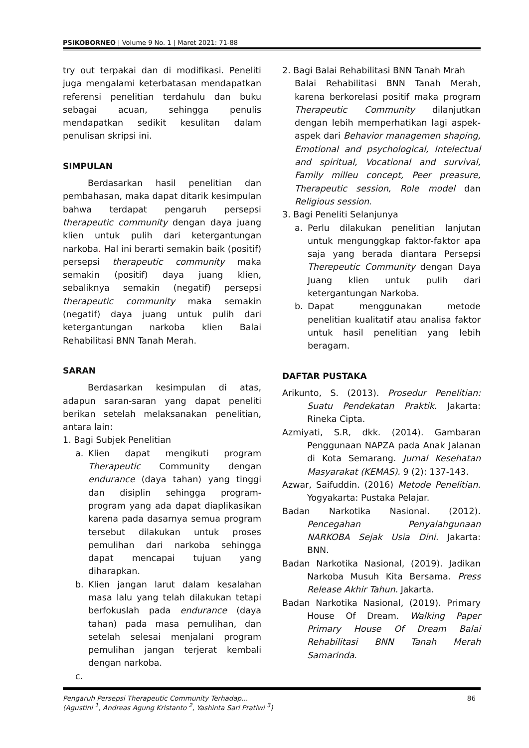PSIKOBORNEO | Volume 9 No. 1 | Maret 2021: 71-88
try out terpakai dan di modifikasi. Peneliti juga mengalami keterbatasan mendapatkan referensi penelitian terdahulu dan buku sebagai acuan, sehingga penulis mendapatkan sedikit kesulitan dalam penulisan skripsi ini.
SIMPULAN
Berdasarkan hasil penelitian dan pembahasan, maka dapat ditarik kesimpulan bahwa terdapat pengaruh persepsi therapeutic community dengan daya juang klien untuk pulih dari ketergantungan narkoba. Hal ini berarti semakin baik (positif) persepsi therapeutic community maka semakin (positif) daya juang klien, sebaliknya semakin (negatif) persepsi therapeutic community maka semakin (negatif) daya juang untuk pulih dari ketergantungan narkoba klien Balai Rehabilitasi BNN Tanah Merah.
SARAN
Berdasarkan kesimpulan di atas, adapun saran-saran yang dapat peneliti berikan setelah melaksanakan penelitian, antara lain:
1. Bagi Subjek Penelitian
a. Klien dapat mengikuti program Therapeutic Community dengan endurance (daya tahan) yang tinggi dan disiplin sehingga program-program yang ada dapat diaplikasikan karena pada dasarnya semua program tersebut dilakukan untuk proses pemulihan dari narkoba sehingga dapat mencapai tujuan yang diharapkan.
b. Klien jangan larut dalam kesalahan masa lalu yang telah dilakukan tetapi berfokuslah pada endurance (daya tahan) pada masa pemulihan, dan setelah selesai menjalani program pemulihan jangan terjerat kembali dengan narkoba.
c.
2. Bagi Balai Rehabilitasi BNN Tanah Mrah
Balai Rehabilitasi BNN Tanah Merah, karena berkorelasi positif maka program Therapeutic Community dilanjutkan dengan lebih memperhatikan lagi aspek-aspek dari Behavior managemen shaping, Emotional and psychological, Intelectual and spiritual, Vocational and survival, Family milleu concept, Peer preasure, Therapeutic session, Role model dan Religious session.
3. Bagi Peneliti Selanjunya
a. Perlu dilakukan penelitian lanjutan untuk mengunggkap faktor-faktor apa saja yang berada diantara Persepsi Therepeutic Community dengan Daya Juang klien untuk pulih dari ketergantungan Narkoba.
b. Dapat menggunakan metode penelitian kualitatif atau analisa faktor untuk hasil penelitian yang lebih beragam.
DAFTAR PUSTAKA
Arikunto, S. (2013). Prosedur Penelitian: Suatu Pendekatan Praktik. Jakarta: Rineka Cipta.
Azmiyati, S.R, dkk. (2014). Gambaran Penggunaan NAPZA pada Anak Jalanan di Kota Semarang. Jurnal Kesehatan Masyarakat (KEMAS). 9 (2): 137-143.
Azwar, Saifuddin. (2016) Metode Penelitian. Yogyakarta: Pustaka Pelajar.
Badan Narkotika Nasional. (2012). Pencegahan Penyalahgunaan NARKOBA Sejak Usia Dini. Jakarta: BNN.
Badan Narkotika Nasional, (2019). Jadikan Narkoba Musuh Kita Bersama. Press Release Akhir Tahun. Jakarta.
Badan Narkotika Nasional, (2019). Primary House Of Dream. Walking Paper Primary House Of Dream Balai Rehabilitasi BNN Tanah Merah Samarinda.
Pengaruh Persepsi Therapeutic Community Terhadap... 86
(Agustini <sup>1</sup>, Andreas Agung Kristanto <sup>2</sup>, Yashinta Sari Pratiwi <sup>3</sup>)